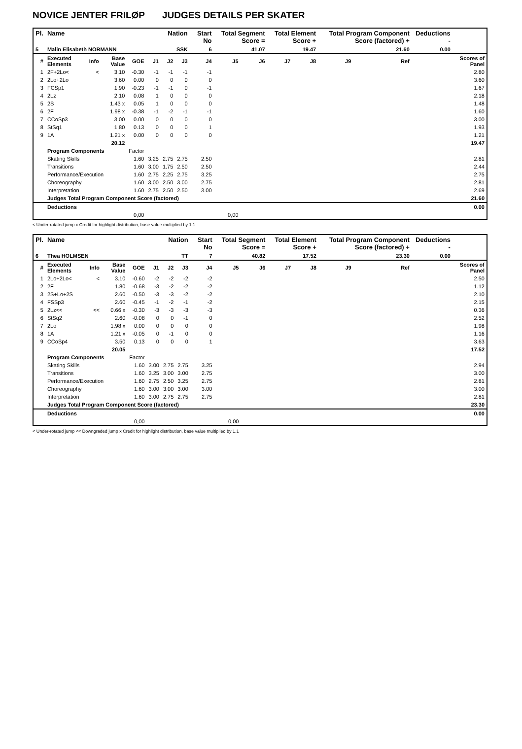NOVICE JENTER FRILØP JUDGES DETAILS PER SKATER
| Pl. | Name | | | | Nation | | | Start No | Total Segment Score = | | Total Element Score + | | Total Program Component Score (factored) + | | | Deductions - | |
| --- | --- | --- | --- | --- | --- | --- | --- | --- | --- | --- | --- | --- | --- | --- | --- | --- | --- |
| 5 | Malin Elisabeth NORMANN | | | | SSK | | | 6 | 41.07 | | 19.47 | | 21.60 | | | 0.00 | |
| # | Executed Elements | Info | Base Value | GOE | J1 | J2 | J3 | J4 | J5 | J6 | J7 | J8 | J9 | | Ref | | Scores of Panel |
| 1 | 2F+2Lo< | < | 3.10 | -0.30 | -1 | -1 | -1 | -1 | | | | | | | | | 2.80 |
| 2 | 2Lo+2Lo | | 3.60 | 0.00 | 0 | 0 | 0 | 0 | | | | | | | | | 3.60 |
| 3 | FCSp1 | | 1.90 | -0.23 | -1 | -1 | 0 | -1 | | | | | | | | | 1.67 |
| 4 | 2Lz | | 2.10 | 0.08 | 1 | 0 | 0 | 0 | | | | | | | | | 2.18 |
| 5 | 2S | | 1.43 x | 0.05 | 1 | 0 | 0 | 0 | | | | | | | | | 1.48 |
| 6 | 2F | | 1.98 x | -0.38 | -1 | -2 | -1 | -1 | | | | | | | | | 1.60 |
| 7 | CCoSp3 | | 3.00 | 0.00 | 0 | 0 | 0 | 0 | | | | | | | | | 3.00 |
| 8 | StSq1 | | 1.80 | 0.13 | 0 | 0 | 0 | 1 | | | | | | | | | 1.93 |
| 9 | 1A | | 1.21 x | 0.00 | 0 | 0 | 0 | 0 | | | | | | | | | 1.21 |
| | | | 20.12 | | | | | | | | | | | | | | 19.47 |
| | Program Components | | | Factor | | | | | | | | | | | | | |
| | Skating Skills | | | 1.60 | 3.25 | 2.75 | 2.75 | 2.50 | | | | | | | | | 2.81 |
| | Transitions | | | 1.60 | 3.00 | 1.75 | 2.50 | 2.50 | | | | | | | | | 2.44 |
| | Performance/Execution | | | 1.60 | 2.75 | 2.25 | 2.75 | 3.25 | | | | | | | | | 2.75 |
| | Choreography | | | 1.60 | 3.00 | 2.50 | 3.00 | 2.75 | | | | | | | | | 2.81 |
| | Interpretation | | | 1.60 | 2.75 | 2.50 | 2.50 | 3.00 | | | | | | | | | 2.69 |
| | Judges Total Program Component Score (factored) | | | | | | | | | | | | | | | | 21.60 |
| | Deductions | | | | | | | | | | | | | | | | 0.00 |
| 0,00 | | | | | 0,00 | | | | | | | | | | | | |
< Under-rotated jump x Credit for highlight distribution, base value multiplied by 1.1
| Pl. | Name | | | | Nation | | | Start No | Total Segment Score = | | Total Element Score + | | Total Program Component Score (factored) + | | | Deductions - | |
| --- | --- | --- | --- | --- | --- | --- | --- | --- | --- | --- | --- | --- | --- | --- | --- | --- | --- |
| 6 | Thea HOLMSEN | | | | TT | | | 7 | 40.82 | | 17.52 | | 23.30 | | | 0.00 | |
| # | Executed Elements | Info | Base Value | GOE | J1 | J2 | J3 | J4 | J5 | J6 | J7 | J8 | J9 | | Ref | | Scores of Panel |
| 1 | 2Lo+2Lo< | < | 3.10 | -0.60 | -2 | -2 | -2 | -2 | | | | | | | | | 2.50 |
| 2 | 2F | | 1.80 | -0.68 | -3 | -2 | -2 | -2 | | | | | | | | | 1.12 |
| 3 | 2S+Lo+2S | | 2.60 | -0.50 | -3 | -3 | -2 | -2 | | | | | | | | | 2.10 |
| 4 | FSSp3 | | 2.60 | -0.45 | -1 | -2 | -1 | -2 | | | | | | | | | 2.15 |
| 5 | 2Lz<< | << | 0.66 x | -0.30 | -3 | -3 | -3 | -3 | | | | | | | | | 0.36 |
| 6 | StSq2 | | 2.60 | -0.08 | 0 | 0 | -1 | 0 | | | | | | | | | 2.52 |
| 7 | 2Lo | | 1.98 x | 0.00 | 0 | 0 | 0 | 0 | | | | | | | | | 1.98 |
| 8 | 1A | | 1.21 x | -0.05 | 0 | -1 | 0 | 0 | | | | | | | | | 1.16 |
| 9 | CCoSp4 | | 3.50 | 0.13 | 0 | 0 | 0 | 1 | | | | | | | | | 3.63 |
| | | | 20.05 | | | | | | | | | | | | | | 17.52 |
| | Program Components | | | Factor | | | | | | | | | | | | | |
| | Skating Skills | | | 1.60 | 3.00 | 2.75 | 2.75 | 3.25 | | | | | | | | | 2.94 |
| | Transitions | | | 1.60 | 3.25 | 3.00 | 3.00 | 2.75 | | | | | | | | | 3.00 |
| | Performance/Execution | | | 1.60 | 2.75 | 2.50 | 3.25 | 2.75 | | | | | | | | | 2.81 |
| | Choreography | | | 1.60 | 3.00 | 3.00 | 3.00 | 3.00 | | | | | | | | | 3.00 |
| | Interpretation | | | 1.60 | 3.00 | 2.75 | 2.75 | 2.75 | | | | | | | | | 2.81 |
| | Judges Total Program Component Score (factored) | | | | | | | | | | | | | | | | 23.30 |
| | Deductions | | | | | | | | | | | | | | | | 0.00 |
| 0,00 | | | | | 0,00 | | | | | | | | | | | | |
< Under-rotated jump << Downgraded jump x Credit for highlight distribution, base value multiplied by 1.1